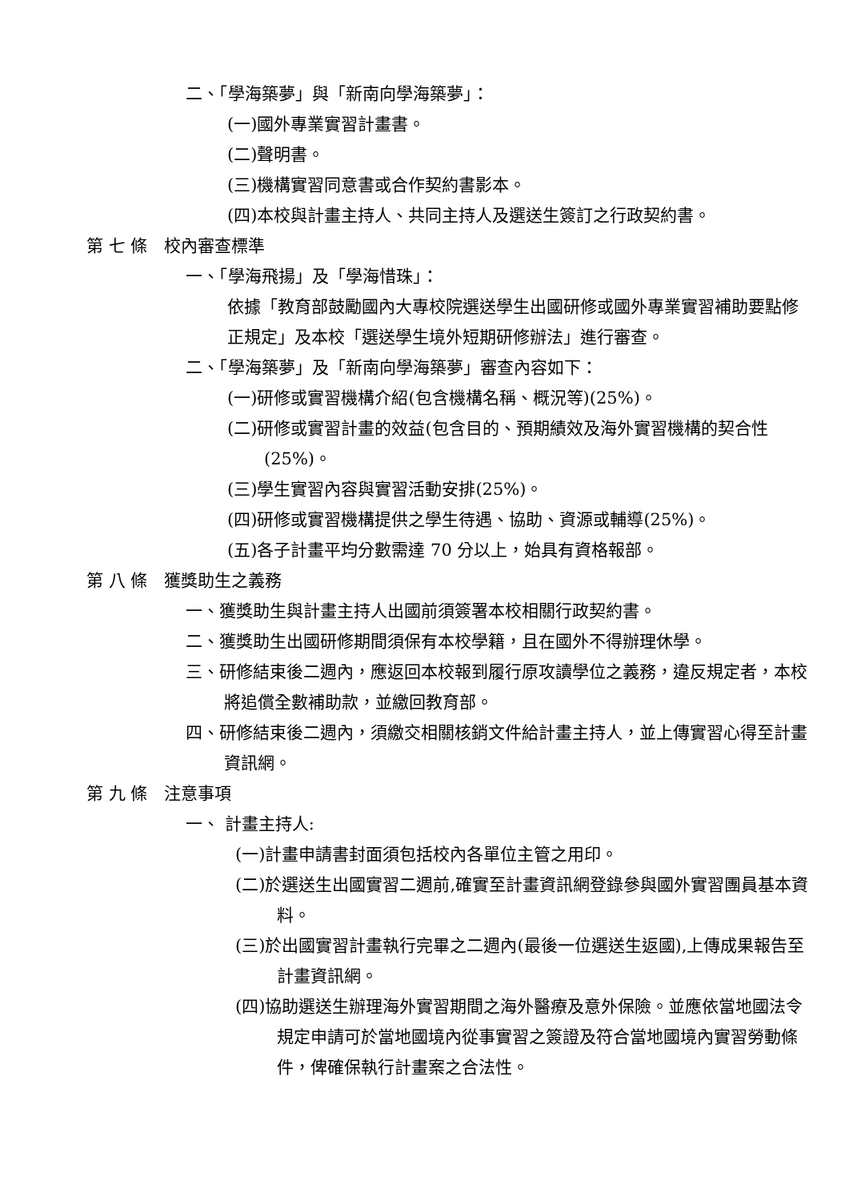二、「學海築夢」與「新南向學海築夢」：
(一)國外專業實習計畫書。
(二)聲明書。
(三)機構實習同意書或合作契約書影本。
(四)本校與計畫主持人、共同主持人及選送生簽訂之行政契約書。
第 七 條　校內審查標準
一、「學海飛揚」及「學海惜珠」：
依據「教育部鼓勵國內大專校院選送學生出國研修或國外專業實習補助要點修正規定」及本校「選送學生境外短期研修辦法」進行審查。
二、「學海築夢」及「新南向學海築夢」審查內容如下：
(一)研修或實習機構介紹(包含機構名稱、概況等)(25%)。
(二)研修或實習計畫的效益(包含目的、預期績效及海外實習機構的契合性(25%)。
(三)學生實習內容與實習活動安排(25%)。
(四)研修或實習機構提供之學生待遇、協助、資源或輔導(25%)。
(五)各子計畫平均分數需達 70 分以上，始具有資格報部。
第 八 條　獲獎助生之義務
一、獲獎助生與計畫主持人出國前須簽署本校相關行政契約書。
二、獲獎助生出國研修期間須保有本校學籍，且在國外不得辦理休學。
三、研修結束後二週內，應返回本校報到履行原攻讀學位之義務，違反規定者，本校將追償全數補助款，並繳回教育部。
四、研修結束後二週內，須繳交相關核銷文件給計畫主持人，並上傳實習心得至計畫資訊網。
第 九 條　注意事項
一、 計畫主持人:
(一)計畫申請書封面須包括校內各單位主管之用印。
(二)於選送生出國實習二週前,確實至計畫資訊網登錄參與國外實習團員基本資料。
(三)於出國實習計畫執行完畢之二週內(最後一位選送生返國),上傳成果報告至計畫資訊網。
(四)協助選送生辦理海外實習期間之海外醫療及意外保險。並應依當地國法令規定申請可於當地國境內從事實習之簽證及符合當地國境內實習勞動條件，俾確保執行計畫案之合法性。